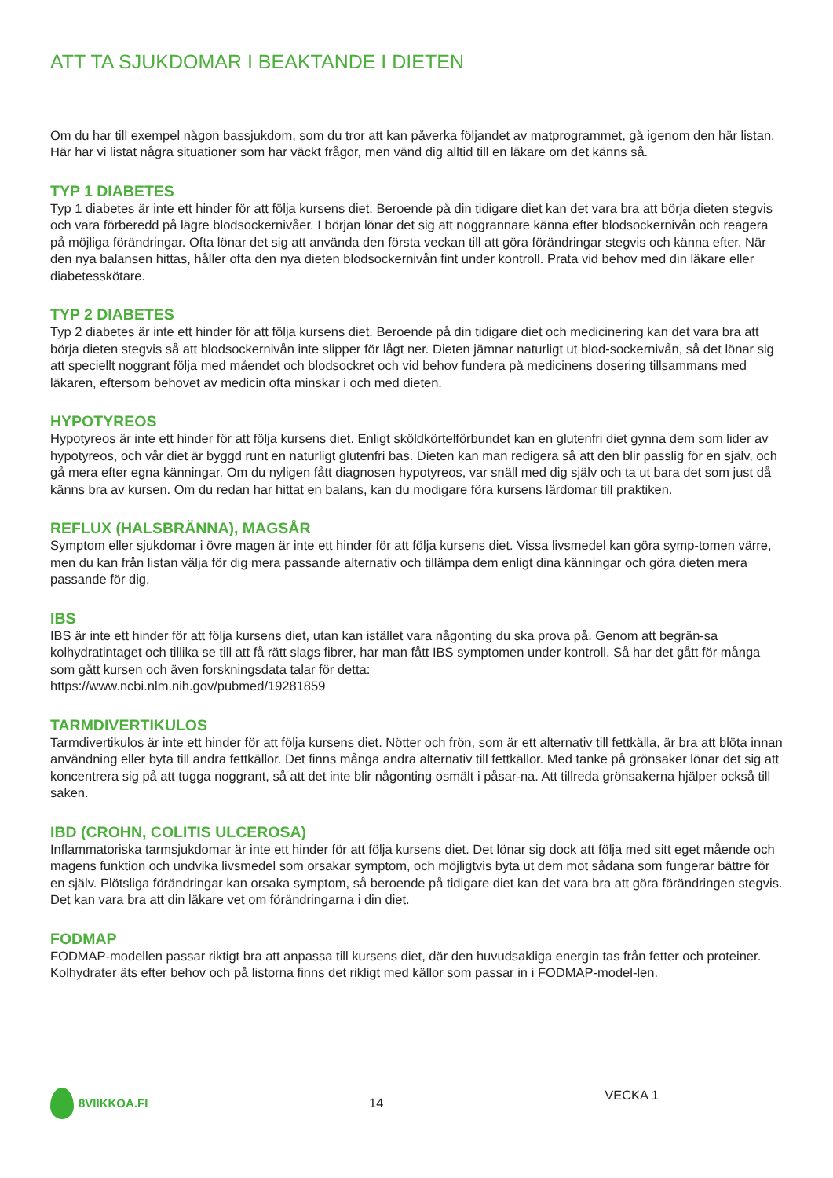ATT TA SJUKDOMAR I BEAKTANDE I DIETEN
Om du har till exempel någon bassjukdom, som du tror att kan påverka följandet av matprogrammet, gå igenom den här listan. Här har vi listat några situationer som har väckt frågor, men vänd dig alltid till en läkare om det känns så.
TYP 1 DIABETES
Typ 1 diabetes är inte ett hinder för att följa kursens diet. Beroende på din tidigare diet kan det vara bra att börja dieten stegvis och vara förberedd på lägre blodsockernivåer. I början lönar det sig att noggrannare känna efter blodsockernivån och reagera på möjliga förändringar. Ofta lönar det sig att använda den första veckan till att göra förändringar stegvis och känna efter. När den nya balansen hittas, håller ofta den nya dieten blodsockernivån fint under kontroll. Prata vid behov med din läkare eller diabetesskötare.
TYP 2 DIABETES
Typ 2 diabetes är inte ett hinder för att följa kursens diet. Beroende på din tidigare diet och medicinering kan det vara bra att börja dieten stegvis så att blodsockernivån inte slipper för lågt ner. Dieten jämnar naturligt ut blod-sockernivån, så det lönar sig att speciellt noggrant följa med måendet och blodsockret och vid behov fundera på medicinens dosering tillsammans med läkaren, eftersom behovet av medicin ofta minskar i och med dieten.
HYPOTYREOS
Hypotyreos är inte ett hinder för att följa kursens diet. Enligt sköldkörtelförbundet kan en glutenfri diet gynna dem som lider av hypotyreos, och vår diet är byggd runt en naturligt glutenfri bas. Dieten kan man redigera så att den blir passlig för en själv, och gå mera efter egna känningar. Om du nyligen fått diagnosen hypotyreos, var snäll med dig själv och ta ut bara det som just då känns bra av kursen. Om du redan har hittat en balans, kan du modigare föra kursens lärdomar till praktiken.
REFLUX (HALSBRÄNNA), MAGSÅR
Symptom eller sjukdomar i övre magen är inte ett hinder för att följa kursens diet. Vissa livsmedel kan göra symp-tomen värre, men du kan från listan välja för dig mera passande alternativ och tillämpa dem enligt dina känningar och göra dieten mera passande för dig.
IBS
IBS är inte ett hinder för att följa kursens diet, utan kan istället vara någonting du ska prova på. Genom att begrän-sa kolhydratintaget och tillika se till att få rätt slags fibrer, har man fått IBS symptomen under kontroll. Så har det gått för många som gått kursen och även forskningsdata talar för detta:
https://www.ncbi.nlm.nih.gov/pubmed/19281859
TARMDIVERTIKULOS
Tarmdivertikulos är inte ett hinder för att följa kursens diet. Nötter och frön, som är ett alternativ till fettkälla, är bra att blöta innan användning eller byta till andra fettkällor. Det finns många andra alternativ till fettkällor. Med tanke på grönsaker lönar det sig att koncentrera sig på att tugga noggrant, så att det inte blir någonting osmält i påsar-na. Att tillreda grönsakerna hjälper också till saken.
IBD (CROHN, COLITIS ULCEROSA)
Inflammatoriska tarmsjukdomar är inte ett hinder för att följa kursens diet. Det lönar sig dock att följa med sitt eget mående och magens funktion och undvika livsmedel som orsakar symptom, och möjligtvis byta ut dem mot sådana som fungerar bättre för en själv. Plötsliga förändringar kan orsaka symptom, så beroende på tidigare diet kan det vara bra att göra förändringen stegvis. Det kan vara bra att din läkare vet om förändringarna i din diet.
FODMAP
FODMAP-modellen passar riktigt bra att anpassa till kursens diet, där den huvudsakliga energin tas från fetter och proteiner. Kolhydrater äts efter behov och på listorna finns det rikligt med källor som passar in i FODMAP-model-len.
8VIIKKOA.FI 14
VECKA 1